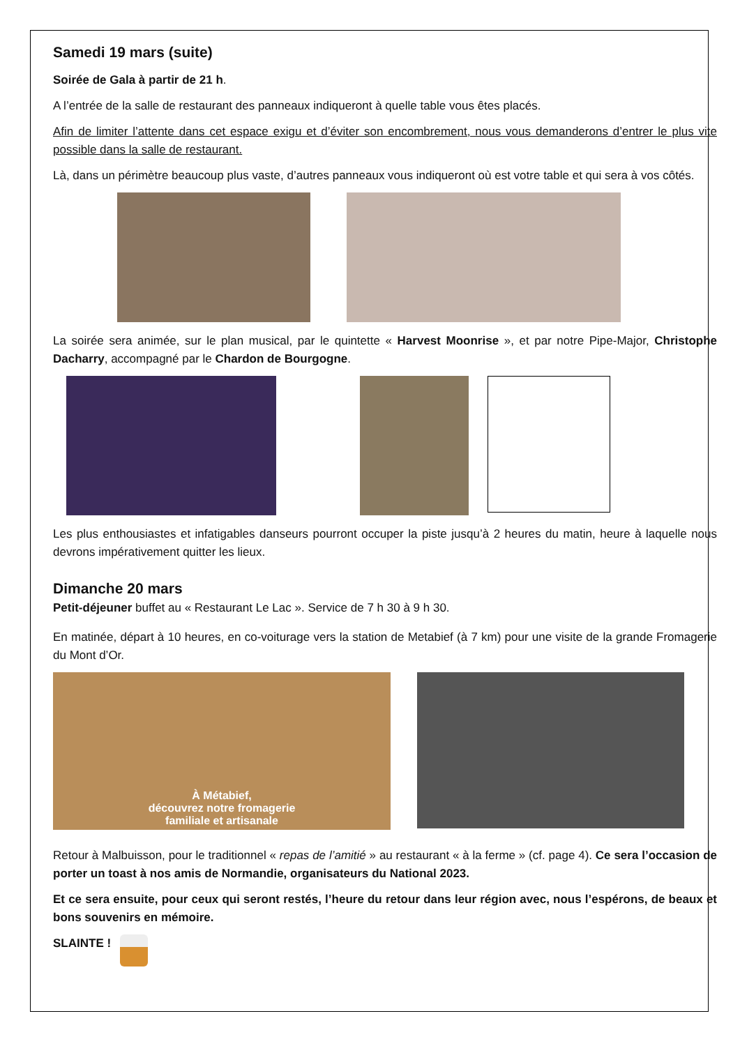Samedi 19 mars (suite)
Soirée de Gala à partir de 21 h.
A l’entrée de la salle de restaurant des panneaux indiqueront à quelle table vous êtes placés.
Afin de limiter l’attente dans cet espace exigu et d’éviter son encombrement, nous vous demanderons d’entrer le plus vite possible dans la salle de restaurant.
Là, dans un périmètre beaucoup plus vaste, d’autres panneaux vous indiqueront où est votre table et qui sera à vos côtés.
La soirée sera animée, sur le plan musical, par le quintette « Harvest Moonrise », et par notre Pipe-Major, Christophe Dacharry, accompagné par le Chardon de Bourgogne.
Les plus enthousiastes et infatigables danseurs pourront occuper la piste jusqu’à 2 heures du matin, heure à laquelle nous devrons impérativement quitter les lieux.
Dimanche 20 mars
Petit-déjeuner buffet au « Restaurant Le Lac ». Service de 7 h 30 à 9 h 30.
En matinée, départ à 10 heures, en co-voiturage vers la station de Metabief (à 7 km) pour une visite de la grande Fromagerie du Mont d’Or.
À Métabief,
découvrez notre fromagerie
familiale et artisanale
Retour à Malbuisson, pour le traditionnel « repas de l’amitié » au restaurant « à la ferme » (cf. page 4). Ce sera l’occasion de porter un toast à nos amis de Normandie, organisateurs du National 2023.
Et ce sera ensuite, pour ceux qui seront restés, l’heure du retour dans leur région avec, nous l’espérons, de beaux et bons souvenirs en mémoire.
SLAINTE !